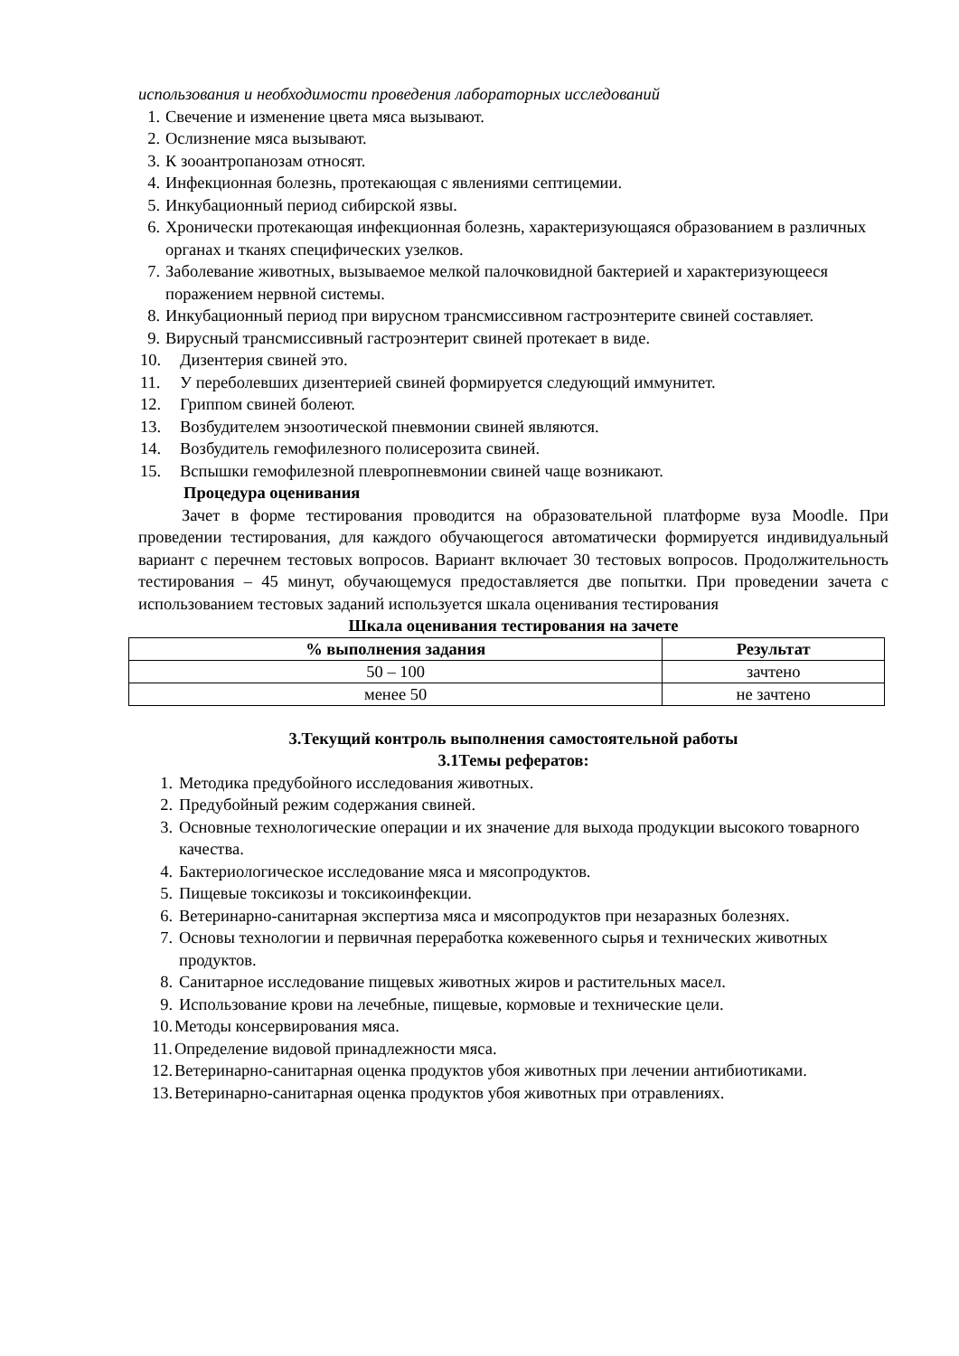использования и необходимости проведения лабораторных исследований
1. Свечение и изменение цвета мяса вызывают.
2. Ослизнение мяса вызывают.
3. К зооантропанозам относят.
4. Инфекционная болезнь, протекающая с явлениями септицемии.
5. Инкубационный период сибирской язвы.
6. Хронически протекающая инфекционная болезнь, характеризующаяся образованием в различных органах и тканях специфических узелков.
7. Заболевание животных, вызываемое мелкой палочковидной бактерией и характеризующееся поражением нервной системы.
8. Инкубационный период при вирусном трансмиссивном гастроэнтерите свиней составляет.
9. Вирусный трансмиссивный гастроэнтерит свиней протекает в виде.
10. Дизентерия свиней это.
11. У переболевших дизентерией свиней формируется следующий иммунитет.
12. Гриппом свиней болеют.
13. Возбудителем энзоотической пневмонии свиней являются.
14. Возбудитель гемофилезного полисерозита свиней.
15. Вспышки гемофилезной плевропневмонии свиней чаще возникают.
Процедура оценивания
Зачет в форме тестирования проводится на образовательной платформе вуза Moodle. При проведении тестирования, для каждого обучающегося автоматически формируется индивидуальный вариант с перечнем тестовых вопросов. Вариант включает 30 тестовых вопросов. Продолжительность тестирования – 45 минут, обучающемуся предоставляется две попытки. При проведении зачета с использованием тестовых заданий используется шкала оценивания тестирования
Шкала оценивания тестирования на зачете
| % выполнения задания | Результат |
| --- | --- |
| 50 – 100 | зачтено |
| менее 50 | не зачтено |
3.Текущий контроль выполнения самостоятельной работы
3.1Темы рефератов:
1. Методика предубойного исследования животных.
2. Предубойный режим содержания свиней.
3. Основные технологические операции и их значение для выхода продукции высокого товарного качества.
4. Бактериологическое исследование мяса и мясопродуктов.
5. Пищевые токсикозы и токсикоинфекции.
6. Ветеринарно-санитарная экспертиза мяса и мясопродуктов при незаразных болезнях.
7. Основы технологии и первичная переработка кожевенного сырья и технических животных продуктов.
8. Санитарное исследование пищевых животных жиров и растительных масел.
9. Использование крови на лечебные, пищевые, кормовые и технические цели.
10. Методы консервирования мяса.
11. Определение видовой принадлежности мяса.
12. Ветеринарно-санитарная оценка продуктов убоя животных при лечении антибиотиками.
13. Ветеринарно-санитарная оценка продуктов убоя животных при отравлениях.